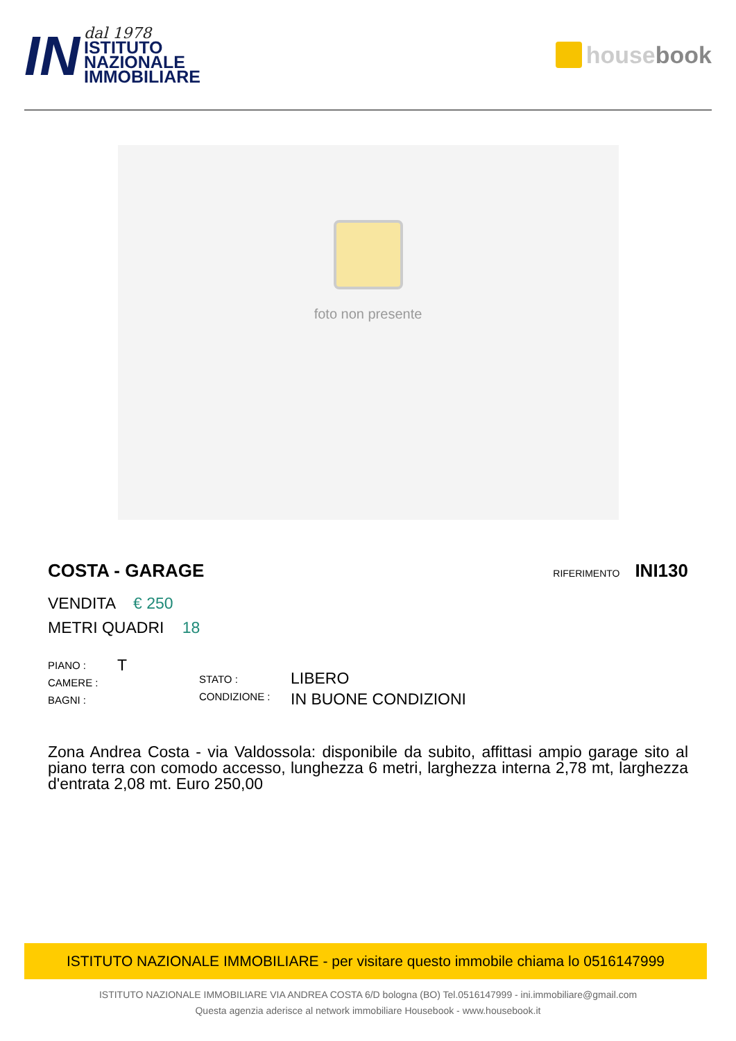IN
dal 1978
ISTITUTO
NAZIONALE
IMMOBILIARE
house book
foto non presente
COSTA - GARAGE
RIFERIMENTO INI130
VENDITA € 250
METRI QUADRI 18
PIANO :
CAMERE :
BAGNI :
T
STATO :
CONDIZIONE :
LIBERO
IN BUONE CONDIZIONI
Zona Andrea Costa - via Valdossola: disponibile da subito, affittasi ampio garage sito al piano terra con comodo accesso, lunghezza 6 metri, larghezza interna 2,78 mt, larghezza d'entrata 2,08 mt. Euro 250,00
ISTITUTO NAZIONALE IMMOBILIARE - per visitare questo immobile chiama lo 0516147999
ISTITUTO NAZIONALE IMMOBILIARE VIA ANDREA COSTA 6/D bologna (BO) Tel.0516147999 - ini.immobiliare@gmail.com
Questa agenzia aderisce al network immobiliare Housebook - www.housebook.it